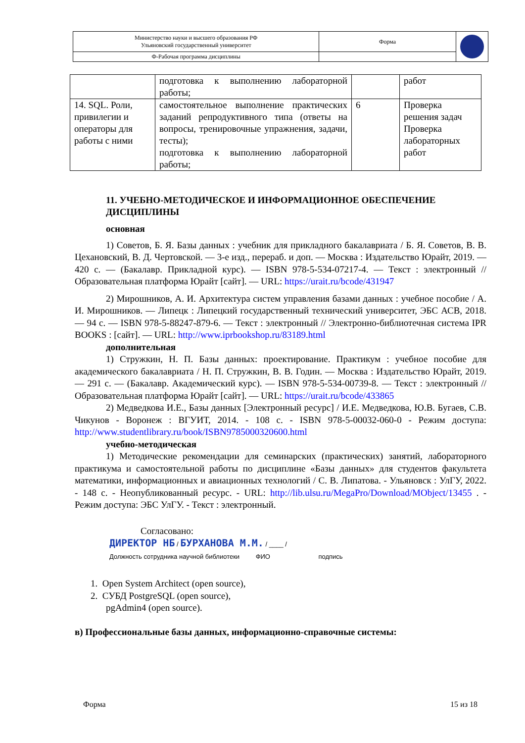| Министерство науки и высшего образования РФ Ульяновский государственный университет | Форма | |
| Ф-Рабочая программа дисциплины | | |
| | подготовка к выполнению лабораторной работы; | | работ |
| 14. SQL. Роли, привилегии и операторы для работы с ними | самостоятельное выполнение практических заданий репродуктивного типа (ответы на вопросы, тренировочные упражнения, задачи, тесты); подготовка к выполнению лабораторной работы; | 6 | Проверка решения задач Проверка лабораторных работ |
11. УЧЕБНО-МЕТОДИЧЕСКОЕ И ИНФОРМАЦИОННОЕ ОБЕСПЕЧЕНИЕ ДИСЦИПЛИНЫ
основная
1) Советов, Б. Я. Базы данных : учебник для прикладного бакалавриата / Б. Я. Советов, В. В. Цехановский, В. Д. Чертовской. — 3-е изд., перераб. и доп. — Москва : Издательство Юрайт, 2019. — 420 с. — (Бакалавр. Прикладной курс). — ISBN 978-5-534-07217-4. — Текст : электронный // Образовательная платформа Юрайт [сайт]. — URL: https://urait.ru/bcode/431947
2) Мирошников, А. И. Архитектура систем управления базами данных : учебное пособие / А. И. Мирошников. — Липецк : Липецкий государственный технический университет, ЭБС АСВ, 2018. — 94 с. — ISBN 978-5-88247-879-6. — Текст : электронный // Электронно-библиотечная система IPR BOOKS : [сайт]. — URL: http://www.iprbookshop.ru/83189.html
дополнительная
1) Стружкин, Н. П. Базы данных: проектирование. Практикум : учебное пособие для академического бакалавриата / Н. П. Стружкин, В. В. Годин. — Москва : Издательство Юрайт, 2019. — 291 с. — (Бакалавр. Академический курс). — ISBN 978-5-534-00739-8. — Текст : электронный // Образовательная платформа Юрайт [сайт]. — URL: https://urait.ru/bcode/433865
2) Медведкова И.Е., Базы данных [Электронный ресурс] / И.Е. Медведкова, Ю.В. Бугаев, С.В. Чикунов - Воронеж : ВГУИТ, 2014. - 108 с. - ISBN 978-5-00032-060-0 - Режим доступа: http://www.studentlibrary.ru/book/ISBN9785000320600.html
учебно-методическая
1) Методические рекомендации для семинарских (практических) занятий, лабораторного практикума и самостоятельной работы по дисциплине «Базы данных» для студентов факультета математики, информационных и авиационных технологий / С. В. Липатова. - Ульяновск : УлГУ, 2022. - 148 с. - Неопубликованный ресурс. - URL: http://lib.ulsu.ru/MegaPro/Download/MObject/13455 . - Режим доступа: ЭБС УлГУ. - Текст : электронный.
Согласовано:
ДИРЕКТОР НБ / БУРХАНОВА М.М. / ____ /
Должность сотрудника научной библиотеки ФИО подпись
1. Open System Architect (open source),
2. СУБД PostgreSQL (open source),
pgAdmin4 (open source).
в) Профессиональные базы данных, информационно-справочные системы:
Форма 15 из 18